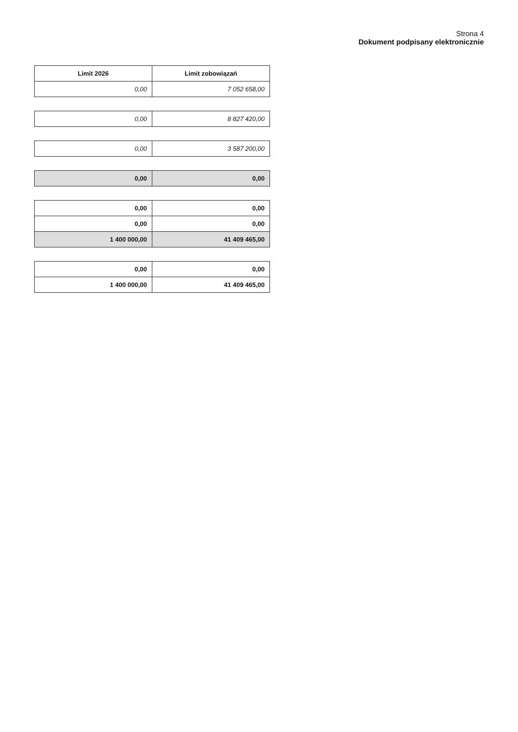Strona 4
Dokument podpisany elektronicznie
| Limit 2026 | Limit zobowiązań |
| --- | --- |
| 0,00 | 7 052 658,00 |
| 0,00 | 8 827 420,00 |
| 0,00 | 3 587 200,00 |
| 0,00 | 0,00 |
| 0,00 | 0,00 |
| 0,00 | 0,00 |
| 1 400 000,00 | 41 409 465,00 |
| 0,00 | 0,00 |
| 1 400 000,00 | 41 409 465,00 |